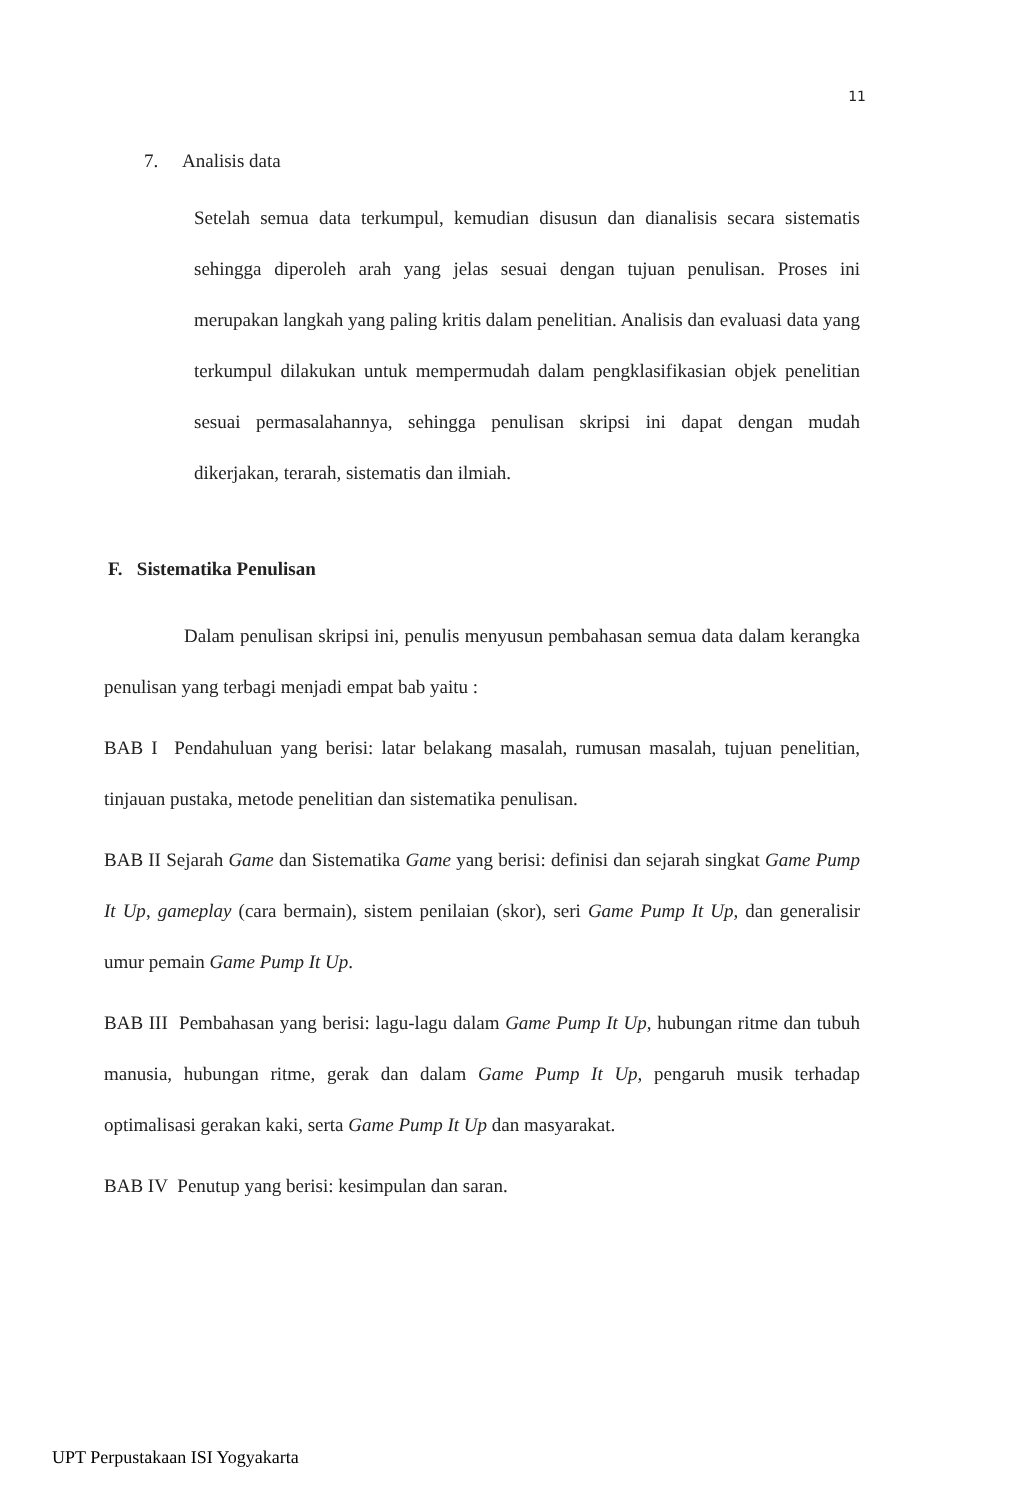11
7. Analisis data
Setelah semua data terkumpul, kemudian disusun dan dianalisis secara sistematis sehingga diperoleh arah yang jelas sesuai dengan tujuan penulisan. Proses ini merupakan langkah yang paling kritis dalam penelitian. Analisis dan evaluasi data yang terkumpul dilakukan untuk mempermudah dalam pengklasifikasian objek penelitian sesuai permasalahannya, sehingga penulisan skripsi ini dapat dengan mudah dikerjakan, terarah, sistematis dan ilmiah.
F. Sistematika Penulisan
Dalam penulisan skripsi ini, penulis menyusun pembahasan semua data dalam kerangka penulisan yang terbagi menjadi empat bab yaitu :
BAB I Pendahuluan yang berisi: latar belakang masalah, rumusan masalah, tujuan penelitian, tinjauan pustaka, metode penelitian dan sistematika penulisan.
BAB II Sejarah Game dan Sistematika Game yang berisi: definisi dan sejarah singkat Game Pump It Up, gameplay (cara bermain), sistem penilaian (skor), seri Game Pump It Up, dan generalisir umur pemain Game Pump It Up.
BAB III Pembahasan yang berisi: lagu-lagu dalam Game Pump It Up, hubungan ritme dan tubuh manusia, hubungan ritme, gerak dan dalam Game Pump It Up, pengaruh musik terhadap optimalisasi gerakan kaki, serta Game Pump It Up dan masyarakat.
BAB IV Penutup yang berisi: kesimpulan dan saran.
UPT Perpustakaan ISI Yogyakarta